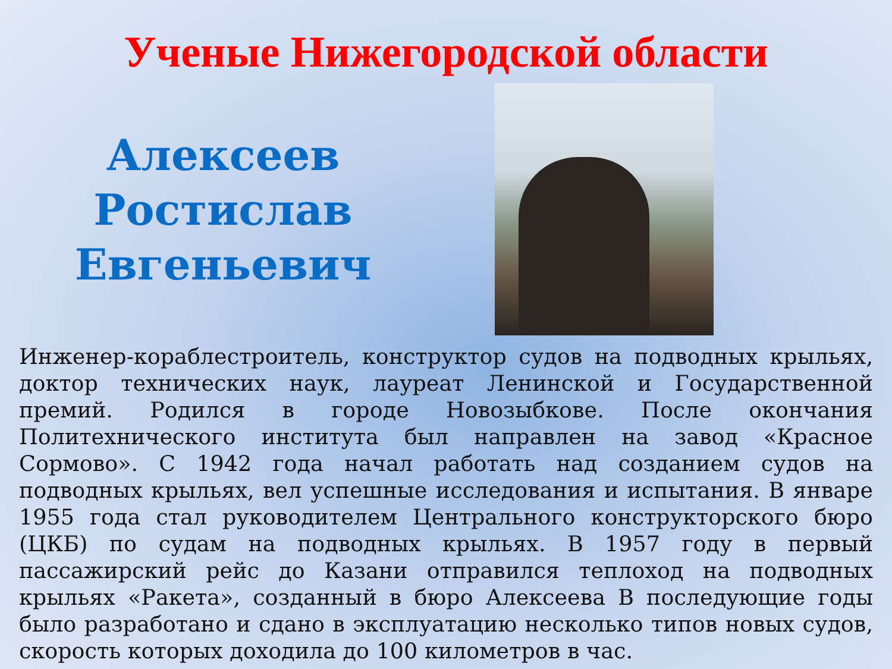Ученые Нижегородской области
Алексеев
Ростислав
Евгеньевич
Инженер-кораблестроитель, конструктор судов на подводных крыльях, доктор технических наук, лауреат Ленинской и Государственной премий. Родился в городе Новозыбкове. После окончания Политехнического института был направлен на завод «Красное Сормово». С 1942 года начал работать над созданием судов на подводных крыльях, вел успешные исследования и испытания. В январе 1955 года стал руководителем Центрального конструкторского бюро (ЦКБ) по судам на подводных крыльях. В 1957 году в первый пассажирский рейс до Казани отправился теплоход на подводных крыльях «Ракета», созданный в бюро Алексеева В последующие годы было разработано и сдано в эксплуатацию несколько типов новых судов, скорость которых доходила до 100 километров в час.